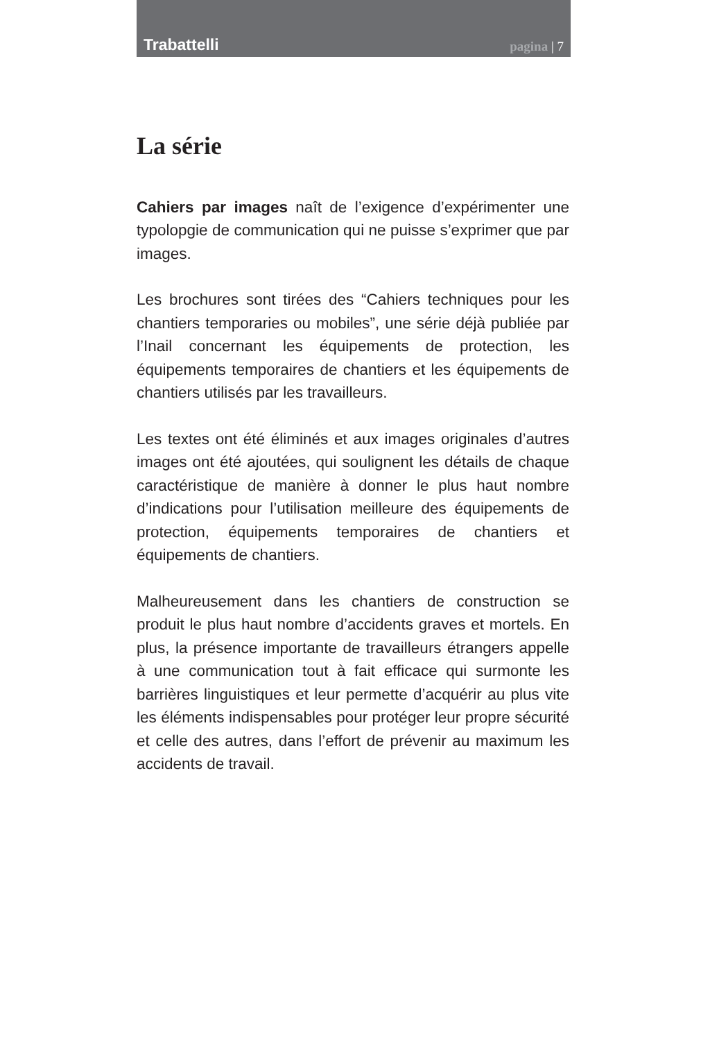Trabattelli pagina | 7
La série
Cahiers par images naît de l’exigence d’expérimenter une typolopgie de communication qui ne puisse s’exprimer que par images.
Les brochures sont tirées des “Cahiers techniques pour les chantiers temporaries ou mobiles”, une série déjà publiée par l’Inail concernant les équipements de protection, les équipements temporaires de chantiers et les équipements de chantiers utilisés par les travailleurs.
Les textes ont été éliminés et aux images originales d’autres images ont été ajoutées, qui soulignent les détails de chaque caractéristique de manière à donner le plus haut nombre d’indications pour l’utilisation meilleure des équipements de protection, équipements temporaires de chantiers et équipements de chantiers.
Malheureusement dans les chantiers de construction se produit le plus haut nombre d’accidents graves et mortels. En plus, la présence importante de travailleurs étrangers appelle à une communication tout à fait efficace qui surmonte les barrières linguistiques et leur permette d’acquérir au plus vite les éléments indispensables pour protéger leur propre sécurité et celle des autres, dans l’effort de prévenir au maximum les accidents de travail.